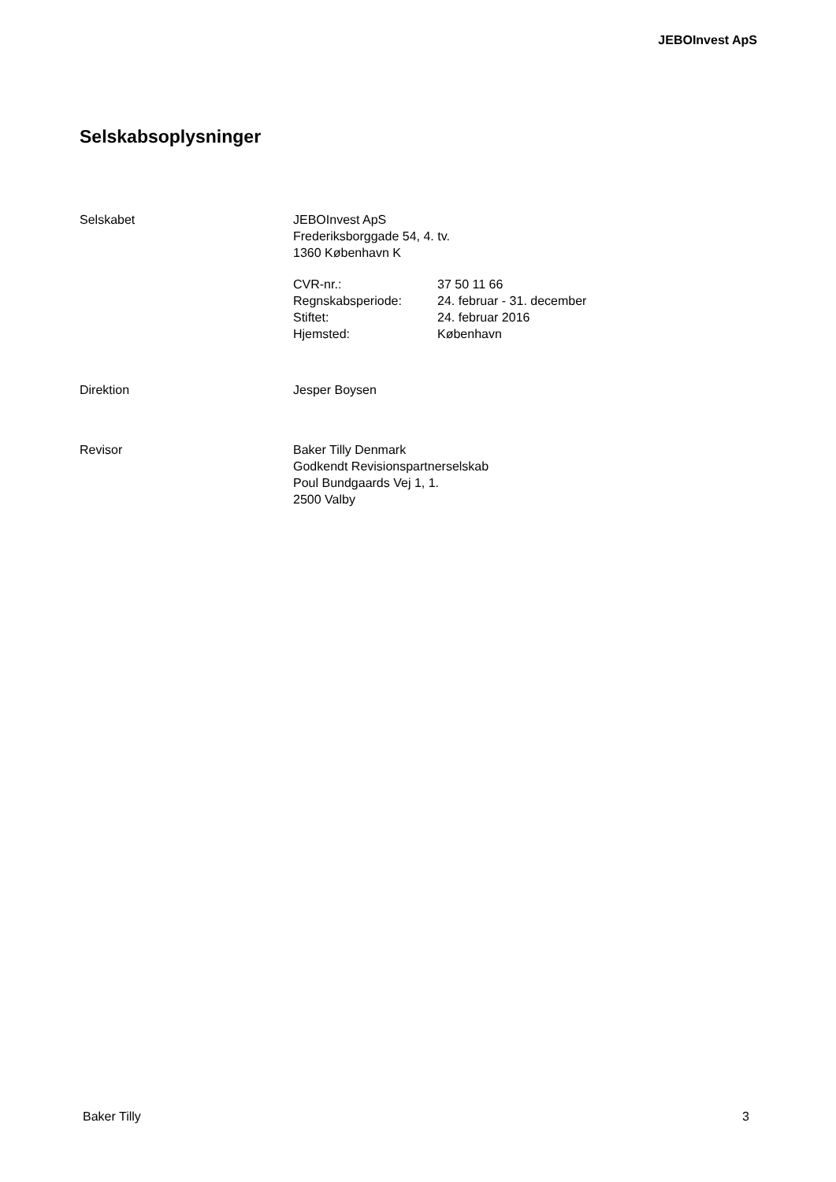JEBOInvest ApS
Selskabsoplysninger
Selskabet JEBOInvest ApS
Frederiksborggade 54, 4. tv.
1360 København K
CVR-nr.: 37 50 11 66
Regnskabsperiode: 24. februar - 31. december
Stiftet: 24. februar 2016
Hjemsted: København
Direktion Jesper Boysen
Revisor Baker Tilly Denmark
Godkendt Revisionspartnerselskab
Poul Bundgaards Vej 1, 1.
2500 Valby
Baker Tilly 3